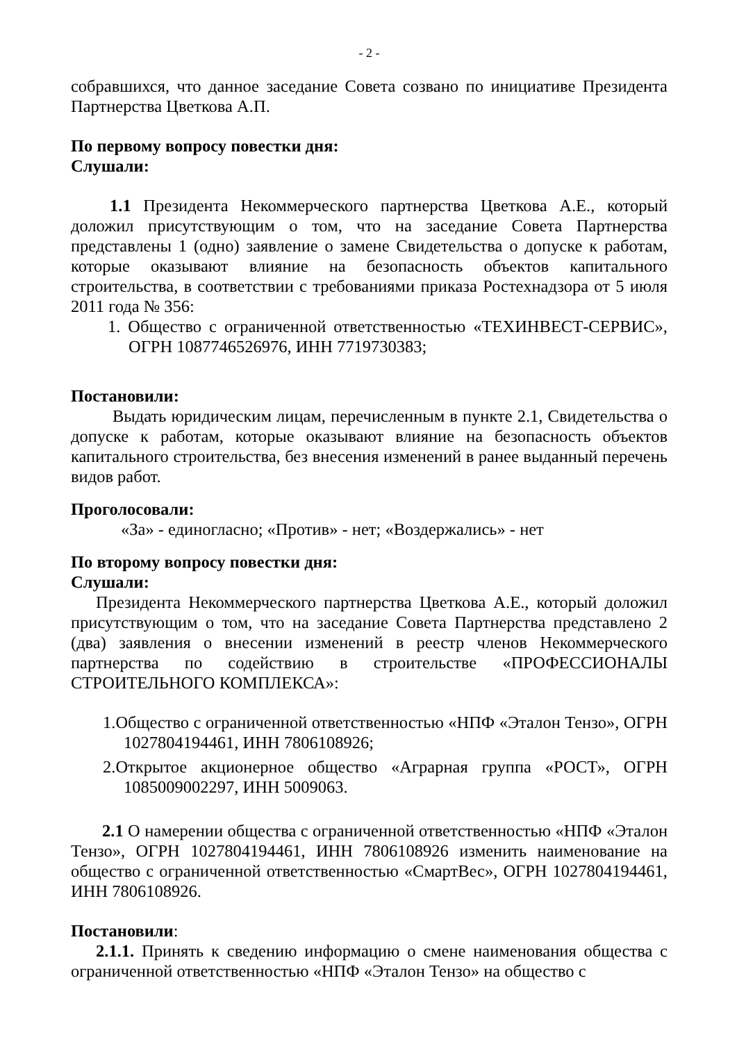- 2 -
собравшихся, что данное заседание Совета созвано по инициативе Президента Партнерства Цветкова А.П.
По первому вопросу повестки дня:
Слушали:
1.1 Президента Некоммерческого партнерства Цветкова А.Е., который доложил присутствующим о том, что на заседание Совета Партнерства представлены 1 (одно) заявление о замене Свидетельства о допуске к работам, которые оказывают влияние на безопасность объектов капитального строительства, в соответствии с требованиями приказа Ростехнадзора от 5 июля 2011 года № 356:
1. Общество с ограниченной ответственностью «ТЕХИНВЕСТ-СЕРВИС», ОГРН 1087746526976, ИНН 7719730383;
Постановили:
Выдать юридическим лицам, перечисленным в пункте 2.1, Свидетельства о допуске к работам, которые оказывают влияние на безопасность объектов капитального строительства, без внесения изменений в ранее выданный перечень видов работ.
Проголосовали:
«За» - единогласно; «Против» - нет; «Воздержались» - нет
По второму вопросу повестки дня:
Слушали:
Президента Некоммерческого партнерства Цветкова А.Е., который доложил присутствующим о том, что на заседание Совета Партнерства представлено 2 (два) заявления о внесении изменений в реестр членов Некоммерческого партнерства по содействию в строительстве «ПРОФЕССИОНАЛЫ СТРОИТЕЛЬНОГО КОМПЛЕКСА»:
1.Общество с ограниченной ответственностью «НПФ «Эталон Тензо», ОГРН 1027804194461, ИНН 7806108926;
2.Открытое акционерное общество «Аграрная группа «РОСТ», ОГРН 1085009002297, ИНН 5009063.
2.1 О намерении общества с ограниченной ответственностью «НПФ «Эталон Тензо», ОГРН 1027804194461, ИНН 7806108926 изменить наименование на общество с ограниченной ответственностью «СмартВес», ОГРН 1027804194461, ИНН 7806108926.
Постановили:
2.1.1. Принять к сведению информацию о смене наименования общества с ограниченной ответственностью «НПФ «Эталон Тензо» на общество с